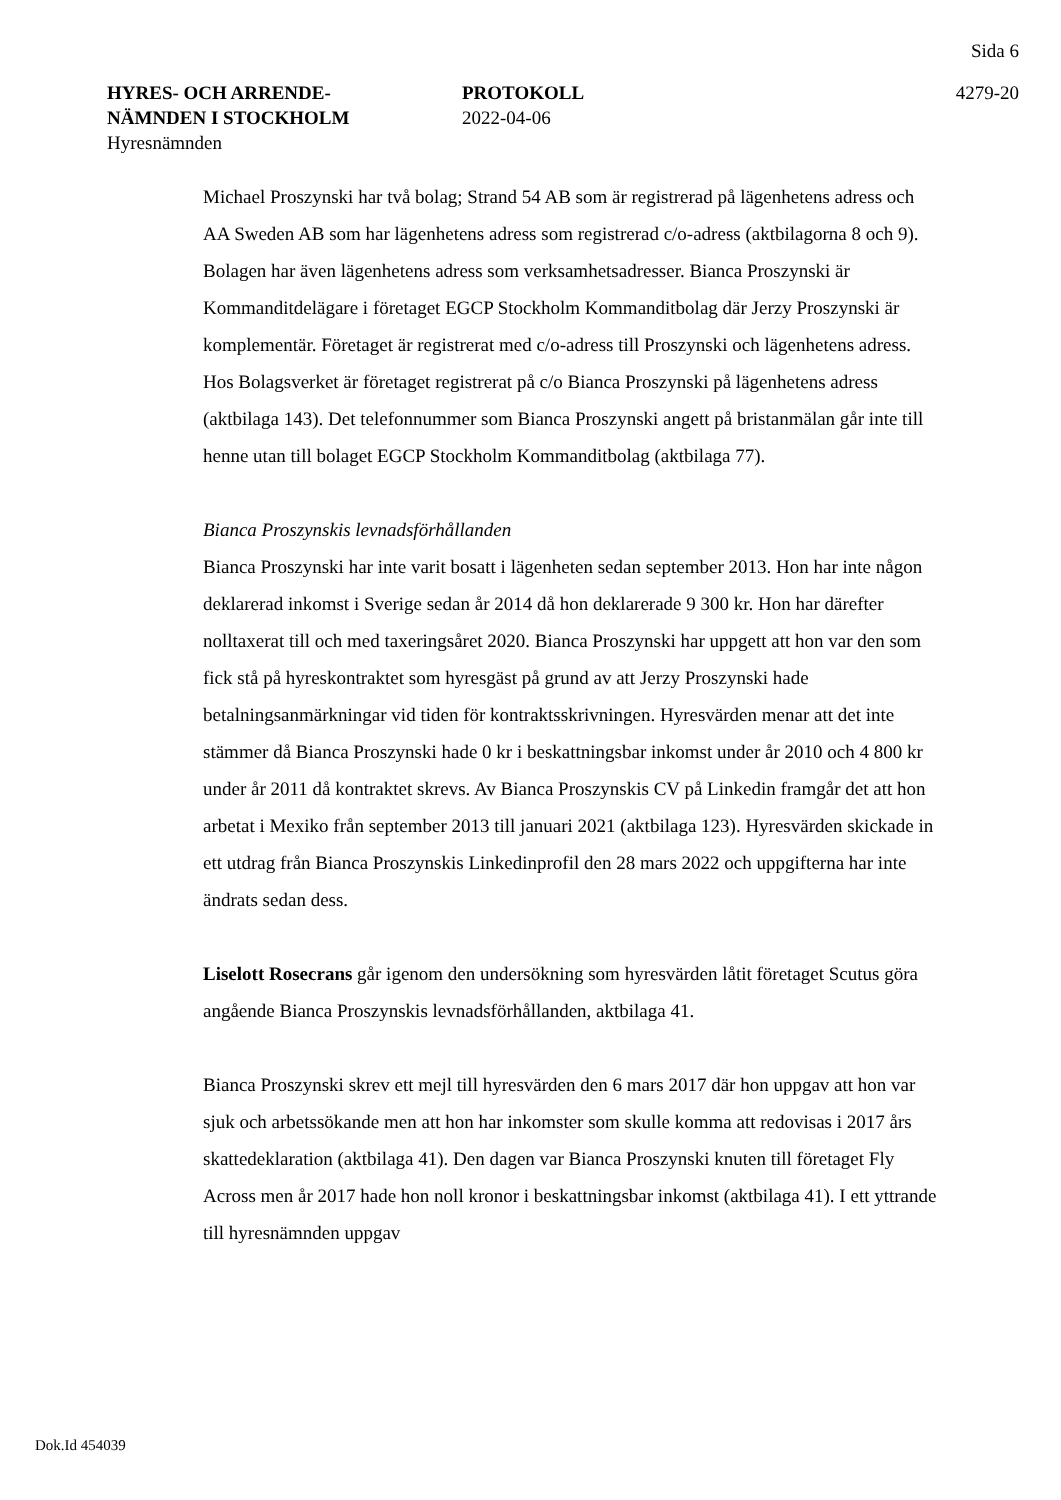Sida 6
HYRES- OCH ARRENDE-
NÄMNDEN I STOCKHOLM
Hyresnämnden
PROTOKOLL
2022-04-06
4279-20
Michael Proszynski har två bolag; Strand 54 AB som är registrerad på lägenhetens adress och AA Sweden AB som har lägenhetens adress som registrerad c/o-adress (aktbilagorna 8 och 9). Bolagen har även lägenhetens adress som verksamhetsadresser. Bianca Proszynski är Kommanditdelägare i företaget EGCP Stockholm Kommanditbolag där Jerzy Proszynski är komplementär. Företaget är registrerat med c/o-adress till Proszynski och lägenhetens adress. Hos Bolagsverket är företaget registrerat på c/o Bianca Proszynski på lägenhetens adress (aktbilaga 143). Det telefonnummer som Bianca Proszynski angett på bristanmälan går inte till henne utan till bolaget EGCP Stockholm Kommanditbolag (aktbilaga 77).
Bianca Proszynskis levnadsförhållanden
Bianca Proszynski har inte varit bosatt i lägenheten sedan september 2013. Hon har inte någon deklarerad inkomst i Sverige sedan år 2014 då hon deklarerade 9 300 kr. Hon har därefter nolltaxerat till och med taxeringsåret 2020. Bianca Proszynski har uppgett att hon var den som fick stå på hyreskontraktet som hyresgäst på grund av att Jerzy Proszynski hade betalningsanmärkningar vid tiden för kontraktsskrivningen. Hyresvärden menar att det inte stämmer då Bianca Proszynski hade 0 kr i beskattningsbar inkomst under år 2010 och 4 800 kr under år 2011 då kontraktet skrevs. Av Bianca Proszynskis CV på Linkedin framgår det att hon arbetat i Mexiko från september 2013 till januari 2021 (aktbilaga 123). Hyresvärden skickade in ett utdrag från Bianca Proszynskis Linkedinprofil den 28 mars 2022 och uppgifterna har inte ändrats sedan dess.
Liselott Rosecrans går igenom den undersökning som hyresvärden låtit företaget Scutus göra angående Bianca Proszynskis levnadsförhållanden, aktbilaga 41.
Bianca Proszynski skrev ett mejl till hyresvärden den 6 mars 2017 där hon uppgav att hon var sjuk och arbetssökande men att hon har inkomster som skulle komma att redovisas i 2017 års skattedeklaration (aktbilaga 41). Den dagen var Bianca Proszynski knuten till företaget Fly Across men år 2017 hade hon noll kronor i beskattningsbar inkomst (aktbilaga 41). I ett yttrande till hyresnämnden uppgav
Dok.Id 454039